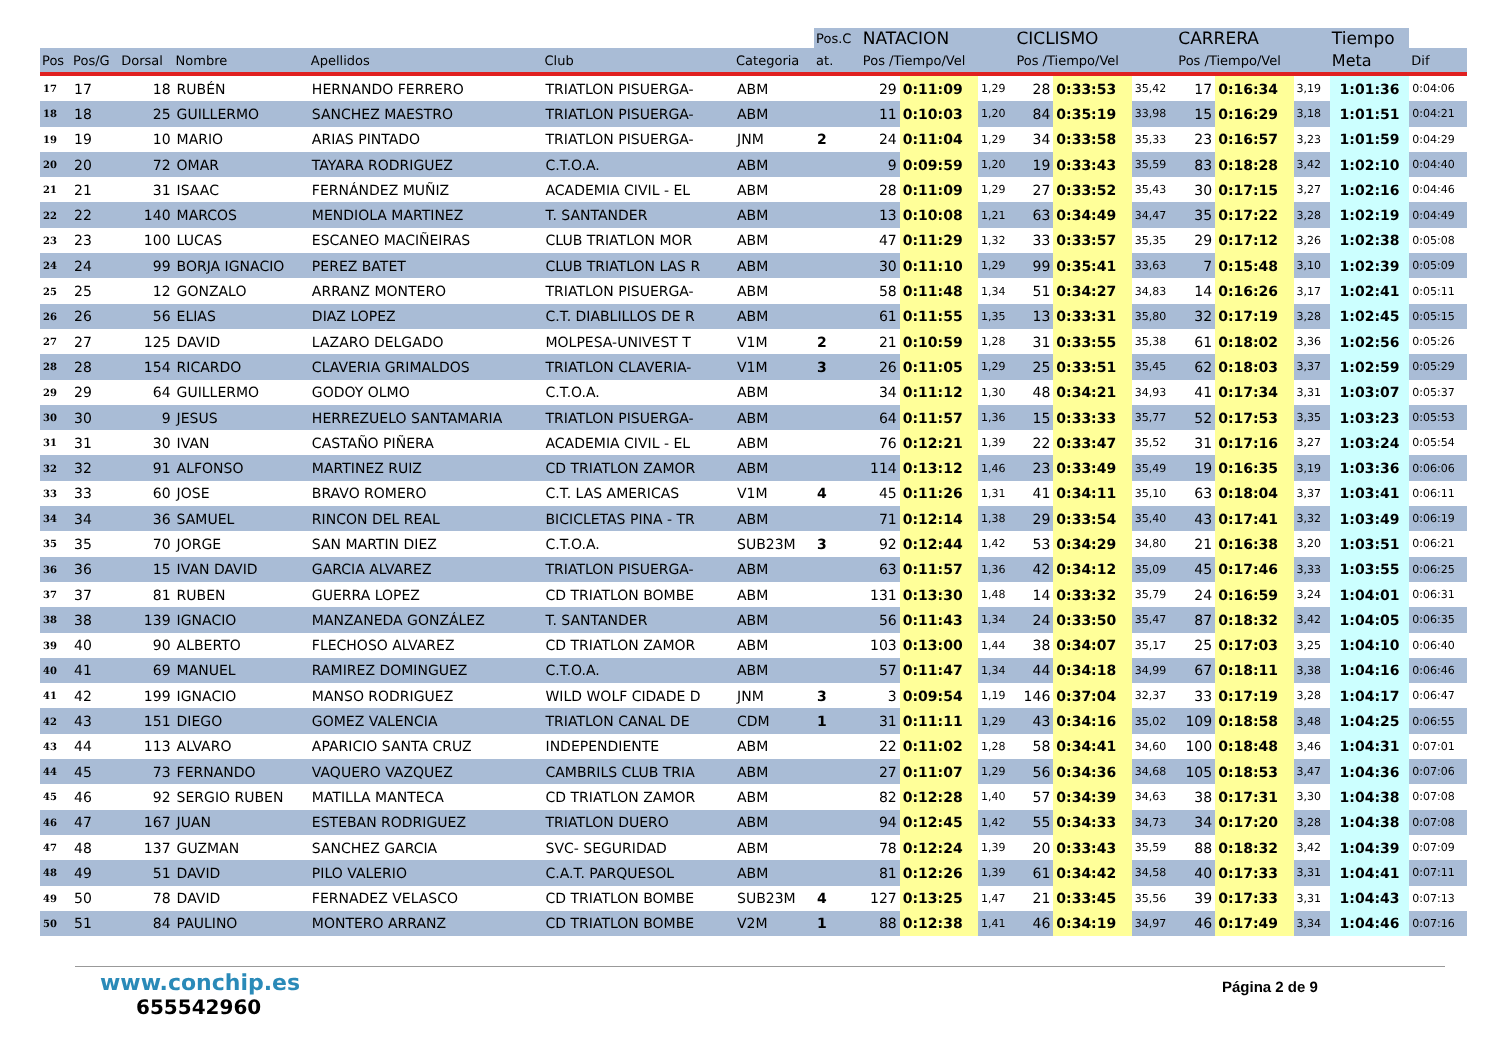| | | | | | | | Pos.C | NATACION | | | CICLISMO | | | CARRERA | | | Tiempo | |
| --- | --- | --- | --- | --- | --- | --- | --- | --- | --- | --- | --- | --- | --- | --- | --- | --- | --- | --- |
| Pos | Pos/G | Dorsal | Nombre | Apellidos | Club | Categoria | at. | Pos /Tiempo/Vel | | | Pos /Tiempo/Vel | | | Pos /Tiempo/Vel | | | Meta | Dif |
| 17 | 17 | 18 | RUBÉN | HERNANDO FERRERO | TRIATLON PISUERGA- | ABM | | 29 | 0:11:09 | 1,29 | 28 | 0:33:53 | 35,42 | 17 | 0:16:34 | 3,19 | 1:01:36 | 0:04:06 |
| 18 | 18 | 25 | GUILLERMO | SANCHEZ MAESTRO | TRIATLON PISUERGA- | ABM | | 11 | 0:10:03 | 1,20 | 84 | 0:35:19 | 33,98 | 15 | 0:16:29 | 3,18 | 1:01:51 | 0:04:21 |
| 19 | 19 | 10 | MARIO | ARIAS PINTADO | TRIATLON PISUERGA- | JNM | 2 | 24 | 0:11:04 | 1,29 | 34 | 0:33:58 | 35,33 | 23 | 0:16:57 | 3,23 | 1:01:59 | 0:04:29 |
| 20 | 20 | 72 | OMAR | TAYARA RODRIGUEZ | C.T.O.A. | ABM | | 9 | 0:09:59 | 1,20 | 19 | 0:33:43 | 35,59 | 83 | 0:18:28 | 3,42 | 1:02:10 | 0:04:40 |
| 21 | 21 | 31 | ISAAC | FERNÁNDEZ MUÑIZ | ACADEMIA CIVIL - EL | ABM | | 28 | 0:11:09 | 1,29 | 27 | 0:33:52 | 35,43 | 30 | 0:17:15 | 3,27 | 1:02:16 | 0:04:46 |
| 22 | 22 | 140 | MARCOS | MENDIOLA MARTINEZ | T. SANTANDER | ABM | | 13 | 0:10:08 | 1,21 | 63 | 0:34:49 | 34,47 | 35 | 0:17:22 | 3,28 | 1:02:19 | 0:04:49 |
| 23 | 23 | 100 | LUCAS | ESCANEO MACIÑEIRAS | CLUB TRIATLON MOR | ABM | | 47 | 0:11:29 | 1,32 | 33 | 0:33:57 | 35,35 | 29 | 0:17:12 | 3,26 | 1:02:38 | 0:05:08 |
| 24 | 24 | 99 | BORJA IGNACIO | PEREZ BATET | CLUB TRIATLON LAS R | ABM | | 30 | 0:11:10 | 1,29 | 99 | 0:35:41 | 33,63 | 7 | 0:15:48 | 3,10 | 1:02:39 | 0:05:09 |
| 25 | 25 | 12 | GONZALO | ARRANZ MONTERO | TRIATLON PISUERGA- | ABM | | 58 | 0:11:48 | 1,34 | 51 | 0:34:27 | 34,83 | 14 | 0:16:26 | 3,17 | 1:02:41 | 0:05:11 |
| 26 | 26 | 56 | ELIAS | DIAZ LOPEZ | C.T. DIABLILLOS DE R | ABM | | 61 | 0:11:55 | 1,35 | 13 | 0:33:31 | 35,80 | 32 | 0:17:19 | 3,28 | 1:02:45 | 0:05:15 |
| 27 | 27 | 125 | DAVID | LAZARO DELGADO | MOLPESA-UNIVEST T | V1M | 2 | 21 | 0:10:59 | 1,28 | 31 | 0:33:55 | 35,38 | 61 | 0:18:02 | 3,36 | 1:02:56 | 0:05:26 |
| 28 | 28 | 154 | RICARDO | CLAVERIA GRIMALDOS | TRIATLON CLAVERIA- | V1M | 3 | 26 | 0:11:05 | 1,29 | 25 | 0:33:51 | 35,45 | 62 | 0:18:03 | 3,37 | 1:02:59 | 0:05:29 |
| 29 | 29 | 64 | GUILLERMO | GODOY OLMO | C.T.O.A. | ABM | | 34 | 0:11:12 | 1,30 | 48 | 0:34:21 | 34,93 | 41 | 0:17:34 | 3,31 | 1:03:07 | 0:05:37 |
| 30 | 30 | 9 | JESUS | HERREZUELO SANTAMARIA | TRIATLON PISUERGA- | ABM | | 64 | 0:11:57 | 1,36 | 15 | 0:33:33 | 35,77 | 52 | 0:17:53 | 3,35 | 1:03:23 | 0:05:53 |
| 31 | 31 | 30 | IVAN | CASTAÑO PIÑERA | ACADEMIA CIVIL - EL | ABM | | 76 | 0:12:21 | 1,39 | 22 | 0:33:47 | 35,52 | 31 | 0:17:16 | 3,27 | 1:03:24 | 0:05:54 |
| 32 | 32 | 91 | ALFONSO | MARTINEZ RUIZ | CD TRIATLON ZAMOR | ABM | | 114 | 0:13:12 | 1,46 | 23 | 0:33:49 | 35,49 | 19 | 0:16:35 | 3,19 | 1:03:36 | 0:06:06 |
| 33 | 33 | 60 | JOSE | BRAVO ROMERO | C.T. LAS AMERICAS | V1M | 4 | 45 | 0:11:26 | 1,31 | 41 | 0:34:11 | 35,10 | 63 | 0:18:04 | 3,37 | 1:03:41 | 0:06:11 |
| 34 | 34 | 36 | SAMUEL | RINCON DEL REAL | BICICLETAS PINA - TR | ABM | | 71 | 0:12:14 | 1,38 | 29 | 0:33:54 | 35,40 | 43 | 0:17:41 | 3,32 | 1:03:49 | 0:06:19 |
| 35 | 35 | 70 | JORGE | SAN MARTIN DIEZ | C.T.O.A. | SUB23M | 3 | 92 | 0:12:44 | 1,42 | 53 | 0:34:29 | 34,80 | 21 | 0:16:38 | 3,20 | 1:03:51 | 0:06:21 |
| 36 | 36 | 15 | IVAN DAVID | GARCIA ALVAREZ | TRIATLON PISUERGA- | ABM | | 63 | 0:11:57 | 1,36 | 42 | 0:34:12 | 35,09 | 45 | 0:17:46 | 3,33 | 1:03:55 | 0:06:25 |
| 37 | 37 | 81 | RUBEN | GUERRA LOPEZ | CD TRIATLON BOMBE | ABM | | 131 | 0:13:30 | 1,48 | 14 | 0:33:32 | 35,79 | 24 | 0:16:59 | 3,24 | 1:04:01 | 0:06:31 |
| 38 | 38 | 139 | IGNACIO | MANZANEDA GONZÁLEZ | T. SANTANDER | ABM | | 56 | 0:11:43 | 1,34 | 24 | 0:33:50 | 35,47 | 87 | 0:18:32 | 3,42 | 1:04:05 | 0:06:35 |
| 39 | 40 | 90 | ALBERTO | FLECHOSO ALVAREZ | CD TRIATLON ZAMOR | ABM | | 103 | 0:13:00 | 1,44 | 38 | 0:34:07 | 35,17 | 25 | 0:17:03 | 3,25 | 1:04:10 | 0:06:40 |
| 40 | 41 | 69 | MANUEL | RAMIREZ DOMINGUEZ | C.T.O.A. | ABM | | 57 | 0:11:47 | 1,34 | 44 | 0:34:18 | 34,99 | 67 | 0:18:11 | 3,38 | 1:04:16 | 0:06:46 |
| 41 | 42 | 199 | IGNACIO | MANSO RODRIGUEZ | WILD WOLF CIDADE D | JNM | 3 | 3 | 0:09:54 | 1,19 | 146 | 0:37:04 | 32,37 | 33 | 0:17:19 | 3,28 | 1:04:17 | 0:06:47 |
| 42 | 43 | 151 | DIEGO | GOMEZ VALENCIA | TRIATLON CANAL DE | CDM | 1 | 31 | 0:11:11 | 1,29 | 43 | 0:34:16 | 35,02 | 109 | 0:18:58 | 3,48 | 1:04:25 | 0:06:55 |
| 43 | 44 | 113 | ALVARO | APARICIO SANTA CRUZ | INDEPENDIENTE | ABM | | 22 | 0:11:02 | 1,28 | 58 | 0:34:41 | 34,60 | 100 | 0:18:48 | 3,46 | 1:04:31 | 0:07:01 |
| 44 | 45 | 73 | FERNANDO | VAQUERO VAZQUEZ | CAMBRILS CLUB TRIA | ABM | | 27 | 0:11:07 | 1,29 | 56 | 0:34:36 | 34,68 | 105 | 0:18:53 | 3,47 | 1:04:36 | 0:07:06 |
| 45 | 46 | 92 | SERGIO RUBEN | MATILLA MANTECA | CD TRIATLON ZAMOR | ABM | | 82 | 0:12:28 | 1,40 | 57 | 0:34:39 | 34,63 | 38 | 0:17:31 | 3,30 | 1:04:38 | 0:07:08 |
| 46 | 47 | 167 | JUAN | ESTEBAN RODRIGUEZ | TRIATLON DUERO | ABM | | 94 | 0:12:45 | 1,42 | 55 | 0:34:33 | 34,73 | 34 | 0:17:20 | 3,28 | 1:04:38 | 0:07:08 |
| 47 | 48 | 137 | GUZMAN | SANCHEZ GARCIA | SVC- SEGURIDAD | ABM | | 78 | 0:12:24 | 1,39 | 20 | 0:33:43 | 35,59 | 88 | 0:18:32 | 3,42 | 1:04:39 | 0:07:09 |
| 48 | 49 | 51 | DAVID | PILO VALERIO | C.A.T. PARQUESOL | ABM | | 81 | 0:12:26 | 1,39 | 61 | 0:34:42 | 34,58 | 40 | 0:17:33 | 3,31 | 1:04:41 | 0:07:11 |
| 49 | 50 | 78 | DAVID | FERNADEZ VELASCO | CD TRIATLON BOMBE | SUB23M | 4 | 127 | 0:13:25 | 1,47 | 21 | 0:33:45 | 35,56 | 39 | 0:17:33 | 3,31 | 1:04:43 | 0:07:13 |
| 50 | 51 | 84 | PAULINO | MONTERO ARRANZ | CD TRIATLON BOMBE | V2M | 1 | 88 | 0:12:38 | 1,41 | 46 | 0:34:19 | 34,97 | 46 | 0:17:49 | 3,34 | 1:04:46 | 0:07:16 |
www.conchip.es
655542960
Página 2 de 9